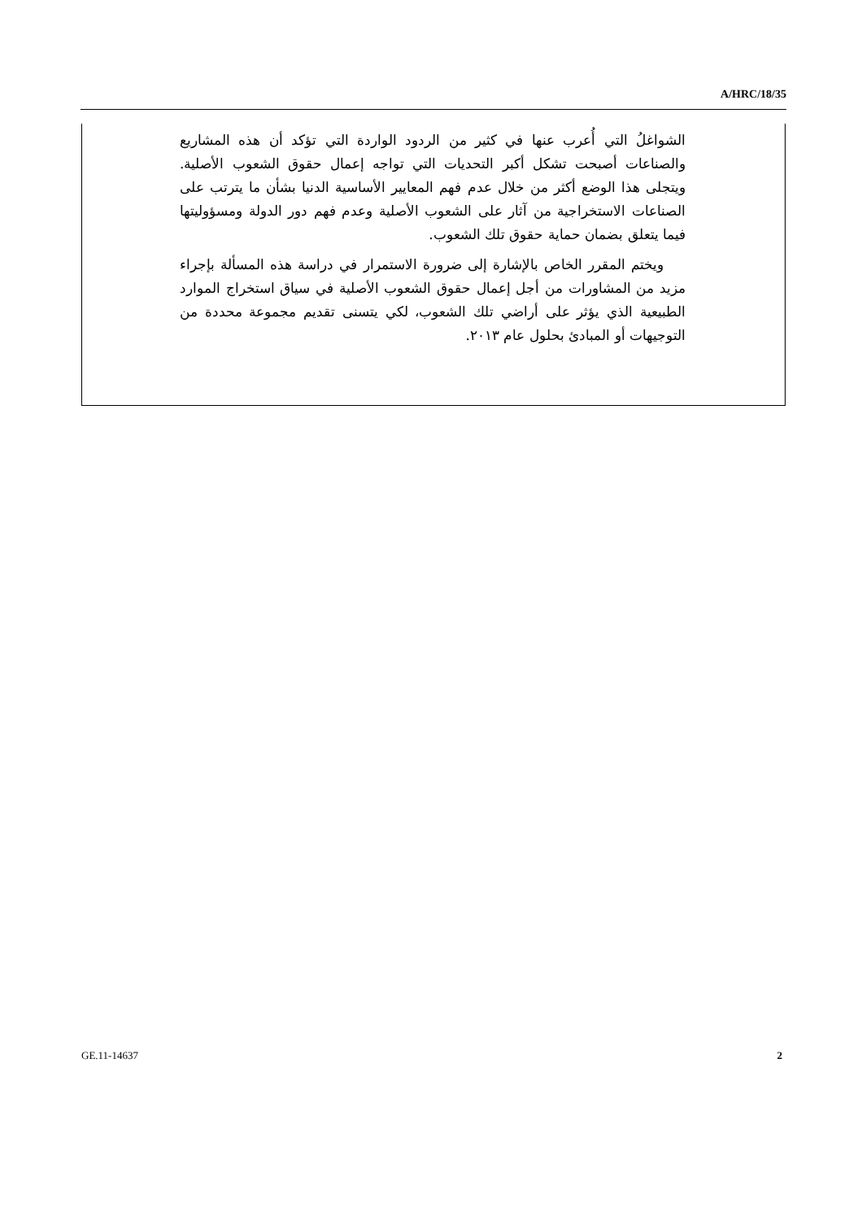A/HRC/18/35
الشواغلُ التي أُعرب عنها في كثير من الردود الواردة التي تؤكد أن هذه المشاريع والصناعات أصبحت تشكل أكبر التحديات التي تواجه إعمال حقوق الشعوب الأصلية. ويتجلى هذا الوضع أكثر من خلال عدم فهم المعايير الأساسية الدنيا بشأن ما يترتب على الصناعات الاستخراجية من آثار على الشعوب الأصلية وعدم فهم دور الدولة ومسؤوليتها فيما يتعلق بضمان حماية حقوق تلك الشعوب.
ويختم المقرر الخاص بالإشارة إلى ضرورة الاستمرار في دراسة هذه المسألة بإجراء مزيد من المشاورات من أجل إعمال حقوق الشعوب الأصلية في سياق استخراج الموارد الطبيعية الذي يؤثر على أراضي تلك الشعوب، لكي يتسنى تقديم مجموعة محددة من التوجيهات أو المبادئ بحلول عام ٢٠١٣.
GE.11-14637 2